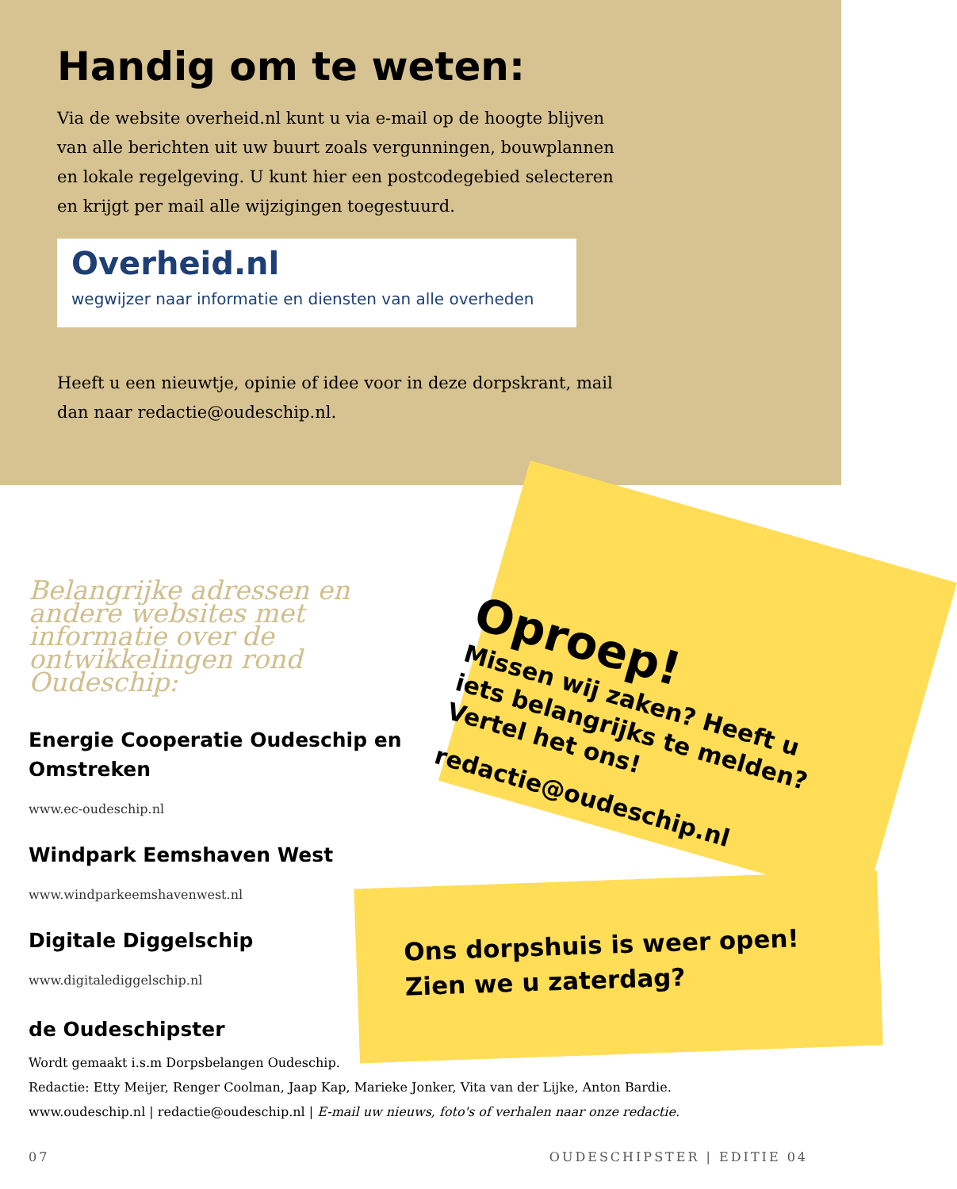Handig om te weten:
Via de website overheid.nl kunt u via e-mail op de hoogte blijven van alle berichten uit uw buurt zoals vergunningen, bouwplannen en lokale regelgeving. U kunt hier een postcodegebied selecteren en krijgt per mail alle wijzigingen toegestuurd.
Overheid.nl
wegwijzer naar informatie en diensten van alle overheden
Heeft u een nieuwtje, opinie of idee voor in deze dorpskrant, mail dan naar redactie@oudeschip.nl.
Belangrijke adressen en andere websites met informatie over de ontwikkelingen rond Oudeschip:
Energie Cooperatie Oudeschip en Omstreken
www.ec-oudeschip.nl
Windpark Eemshaven West
www.windparkeemshavenwest.nl
Digitale Diggelschip
www.digitalediggelschip.nl
Oproep!
Missen wij zaken? Heeft u iets belangrijks te melden? Vertel het ons!
redactie@oudeschip.nl
Ons dorpshuis is weer open!
Zien we u zaterdag?
de Oudeschipster
Wordt gemaakt i.s.m Dorpsbelangen Oudeschip.
Redactie: Etty Meijer, Renger Coolman, Jaap Kap, Marieke Jonker, Vita van der Lijke, Anton Bardie.
www.oudeschip.nl | redactie@oudeschip.nl | E-mail uw nieuws, foto's of verhalen naar onze redactie.
07 OUDESCHIPSTER | EDITIE 04